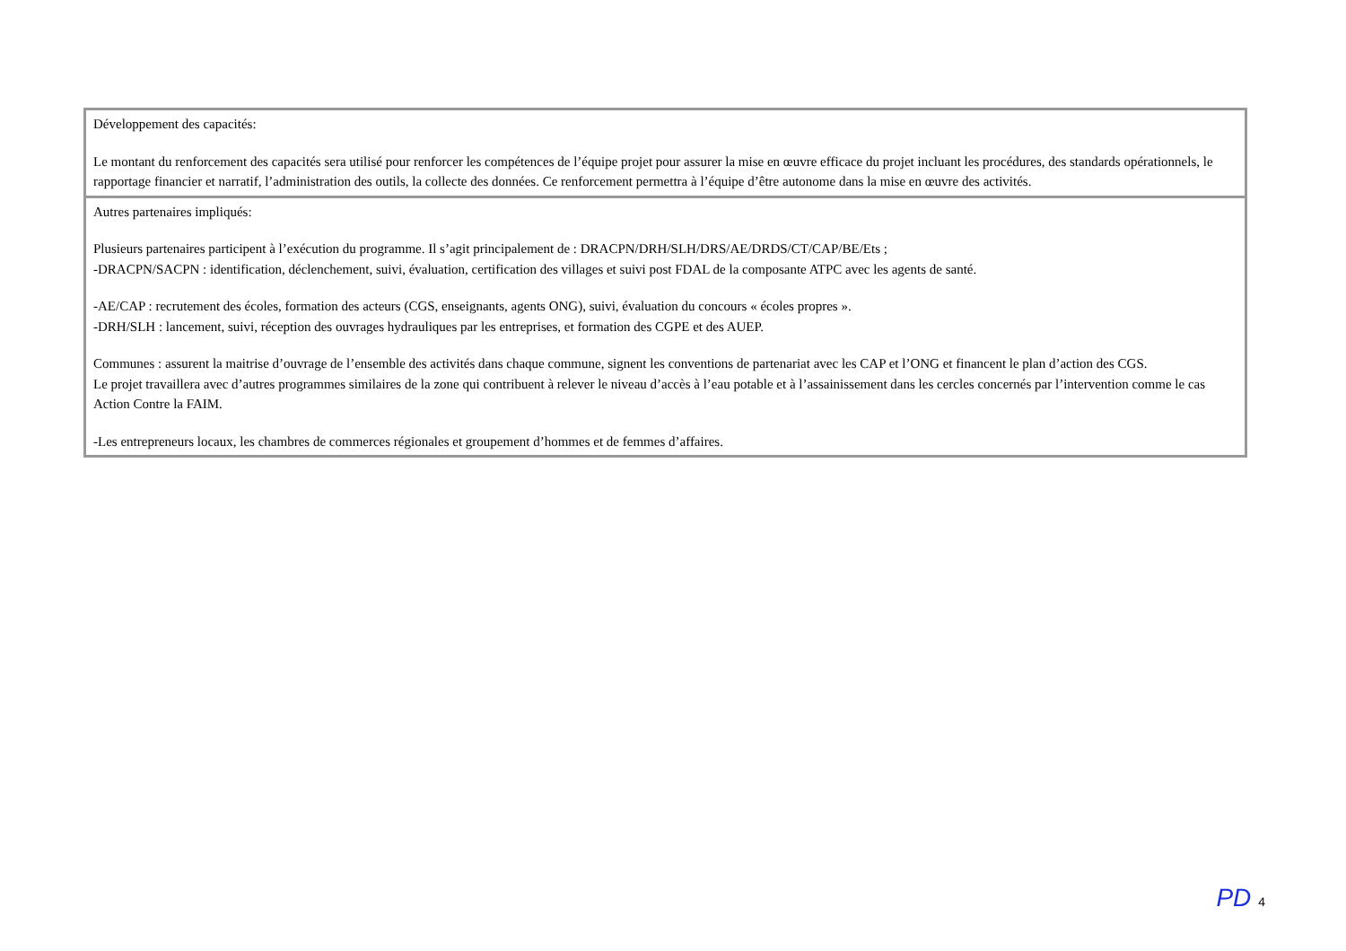| Développement des capacités: Le montant du renforcement des capacités sera utilisé pour renforcer les compétences de l’équipe projet pour assurer la mise en œuvre efficace du projet incluant les procédures, des standards opérationnels, le rapportage financier et narratif, l’administration des outils, la collecte des données. Ce renforcement permettra à l’équipe d’être autonome dans la mise en œuvre des activités. |
| Autres partenaires impliqués: Plusieurs partenaires participent à l’exécution du programme. Il s’agit principalement de : DRACPN/DRH/SLH/DRS/AE/DRDS/CT/CAP/BE/Ets ; -DRACPN/SACPN : identification, déclenchement, suivi, évaluation, certification des villages et suivi post FDAL de la composante ATPC avec les agents de santé. -AE/CAP : recrutement des écoles, formation des acteurs (CGS, enseignants, agents ONG), suivi, évaluation du concours « écoles propres ». -DRH/SLH : lancement, suivi, réception des ouvrages hydrauliques par les entreprises, et formation des CGPE et des AUEP. Communes : assurent la maitrise d’ouvrage de l’ensemble des activités dans chaque commune, signent les conventions de partenariat avec les CAP et l’ONG et financent le plan d’action des CGS. Le projet travaillera avec d’autres programmes similaires de la zone qui contribuent à relever le niveau d’accès à l’eau potable et à l’assainissement dans les cercles concernés par l’intervention comme le cas Action Contre la FAIM. -Les entrepreneurs locaux, les chambres de commerces régionales et groupement d’hommes et de femmes d’affaires. |
PD 4